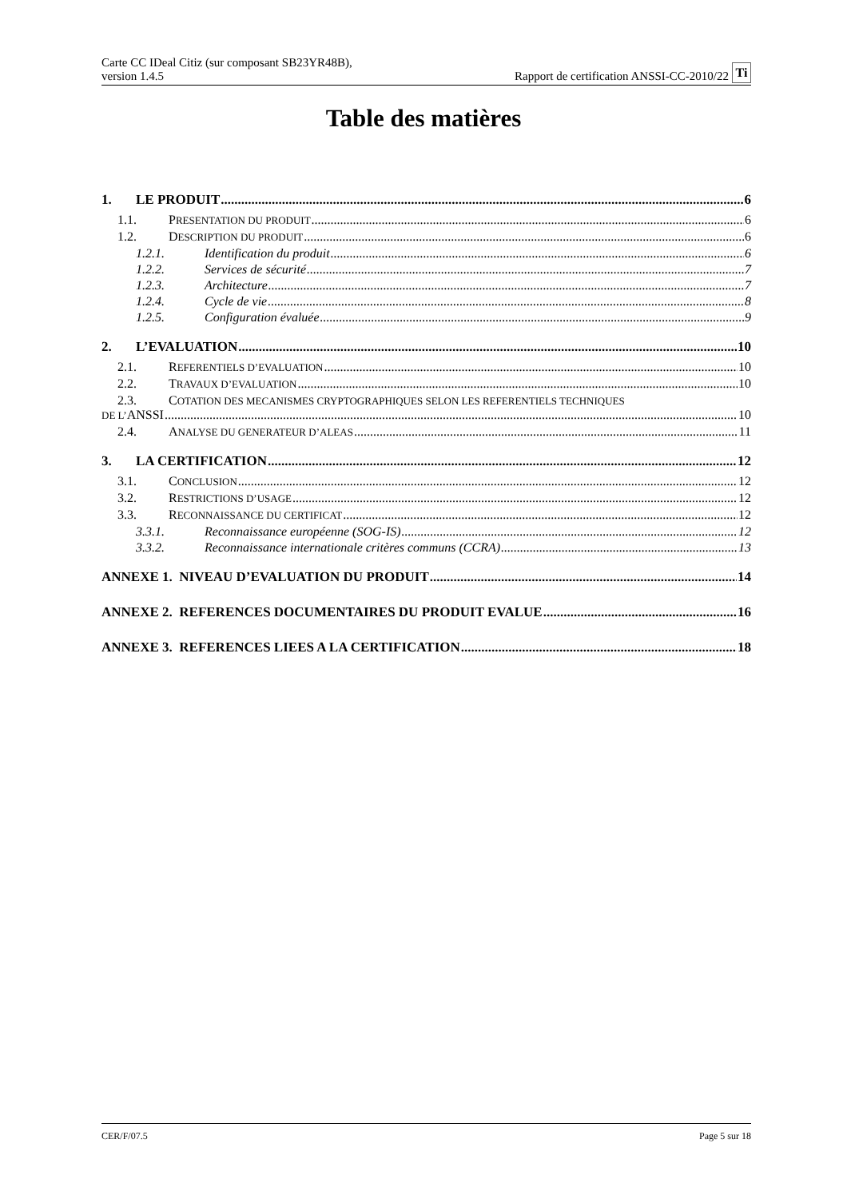Carte CC IDeal Citiz (sur composant SB23YR48B),
version 1.4.5
Rapport de certification ANSSI-CC-2010/22 Ti
Table des matières
1. LE PRODUIT 6
1.1. PRESENTATION DU PRODUIT 6
1.2. DESCRIPTION DU PRODUIT 6
1.2.1. Identification du produit 6
1.2.2. Services de sécurité 7
1.2.3. Architecture 7
1.2.4. Cycle de vie 8
1.2.5. Configuration évaluée 9
2. L’EVALUATION 10
2.1. REFERENTIELS D’EVALUATION 10
2.2. TRAVAUX D’EVALUATION 10
2.3. COTATION DES MECANISMES CRYPTOGRAPHIQUES SELON LES REFERENTIELS TECHNIQUES
DE L’ANSSI 10
2.4. ANALYSE DU GENERATEUR D’ALEAS 11
3. LA CERTIFICATION 12
3.1. CONCLUSION 12
3.2. RESTRICTIONS D’USAGE 12
3.3. RECONNAISSANCE DU CERTIFICAT 12
3.3.1. Reconnaissance européenne (SOG-IS) 12
3.3.2. Reconnaissance internationale critères communs (CCRA) 13
ANNEXE 1. NIVEAU D’EVALUATION DU PRODUIT 14
ANNEXE 2. REFERENCES DOCUMENTAIRES DU PRODUIT EVALUE 16
ANNEXE 3. REFERENCES LIEES A LA CERTIFICATION 18
CER/F/07.5 Page 5 sur 18